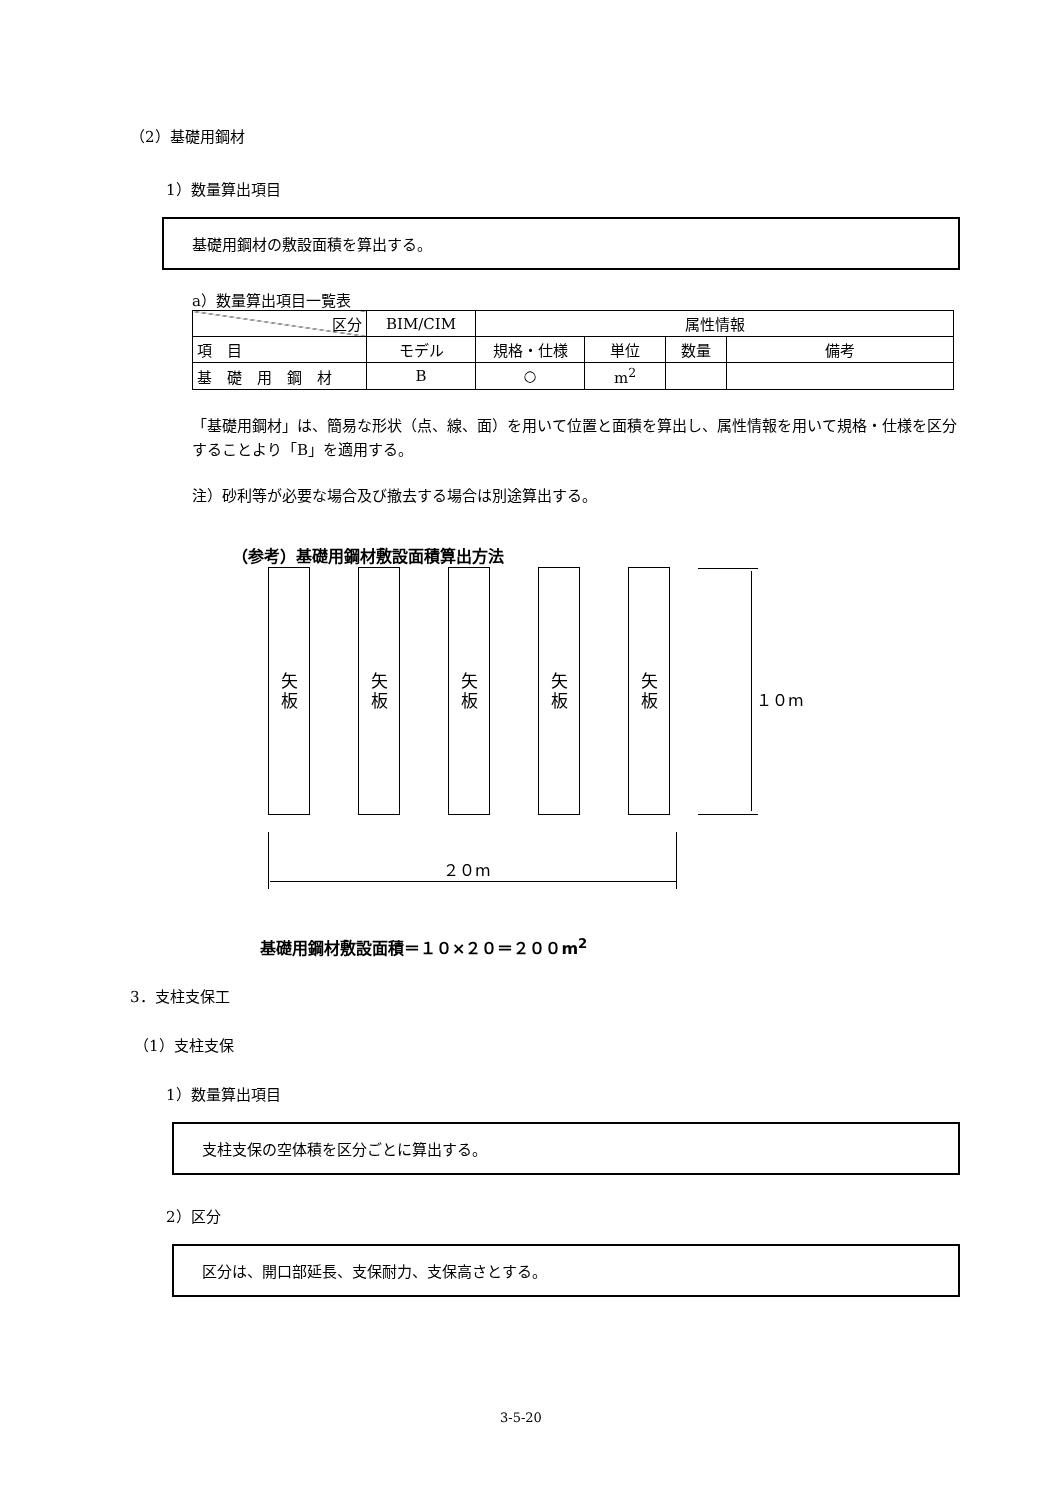（2）基礎用鋼材
1）数量算出項目
基礎用鋼材の敷設面積を算出する。
a）数量算出項目一覧表
| 区分 | BIM/CIM | 属性情報 | | | |
| 項 目 | モデル | 規格・仕様 | 単位 | 数量 | 備考 |
| 基 礎 用 鋼 材 | B | ○ | m<sup>2</sup> | | |
「基礎用鋼材」は、簡易な形状（点、線、面）を用いて位置と面積を算出し、属性情報を用いて規格・仕様を区分することより「B」を適用する。
注）砂利等が必要な場合及び撤去する場合は別途算出する。
（参考）基礎用鋼材敷設面積算出方法
矢
板
矢
板
矢
板
矢
板
矢
板
１０m
２０m
基礎用鋼材敷設面積＝１０×２０＝２００m<sup>2</sup>
3．支柱支保工
（1）支柱支保
1）数量算出項目
支柱支保の空体積を区分ごとに算出する。
2）区分
区分は、開口部延長、支保耐力、支保高さとする。
3-5-20